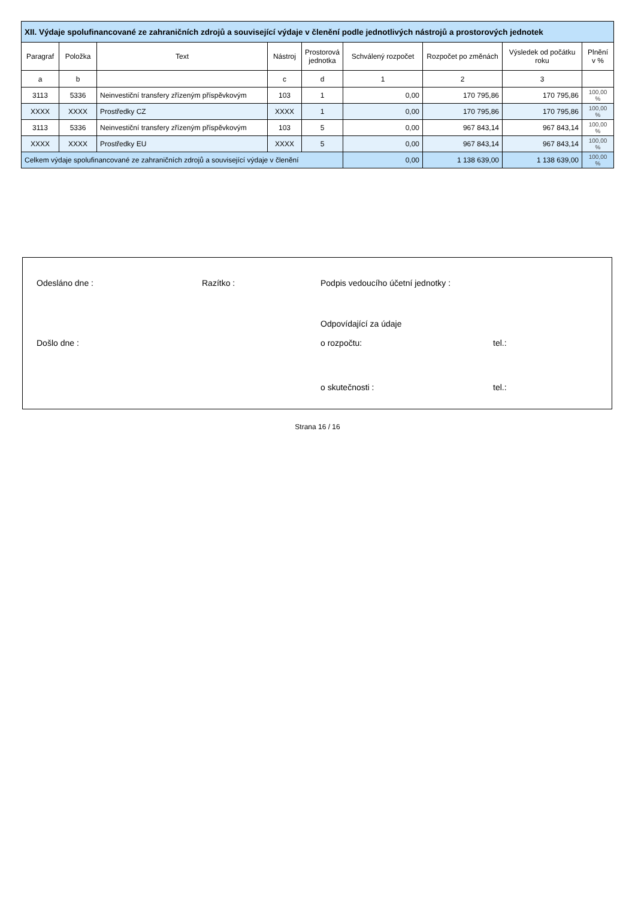| XII. Výdaje spolufinancované ze zahraničních zdrojů a související výdaje v členění podle jednotlivých nástrojů a prostorových jednotek | | | | | | | | |
| --- | --- | --- | --- | --- | --- | --- | --- | --- |
| Paragraf | Položka | Text | Nástroj | Prostorová jednotka | Schválený rozpočet | Rozpočet po změnách | Výsledek od počátku roku | Plnění v % |
| a | b | | c | d | 1 | 2 | 3 | |
| 3113 | 5336 | Neinvestiční transfery zřízeným příspěvkovým | 103 | 1 | 0,00 | 170 795,86 | 170 795,86 | 100,00 % |
| XXXX | XXXX | Prostředky CZ | XXXX | 1 | 0,00 | 170 795,86 | 170 795,86 | 100,00 % |
| 3113 | 5336 | Neinvestiční transfery zřízeným příspěvkovým | 103 | 5 | 0,00 | 967 843,14 | 967 843,14 | 100,00 % |
| XXXX | XXXX | Prostředky EU | XXXX | 5 | 0,00 | 967 843,14 | 967 843,14 | 100,00 % |
| Celkem výdaje spolufinancované ze zahraničních zdrojů a související výdaje v členění | | | | | 0,00 | 1 138 639,00 | 1 138 639,00 | 100,00 % |
Odesláno dne : Razítko : Podpis vedoucího účetní jednotky :
Odpovídající za údaje
Došlo dne : o rozpočtu: tel.:
o skutečnosti : tel.:
Strana 16 / 16